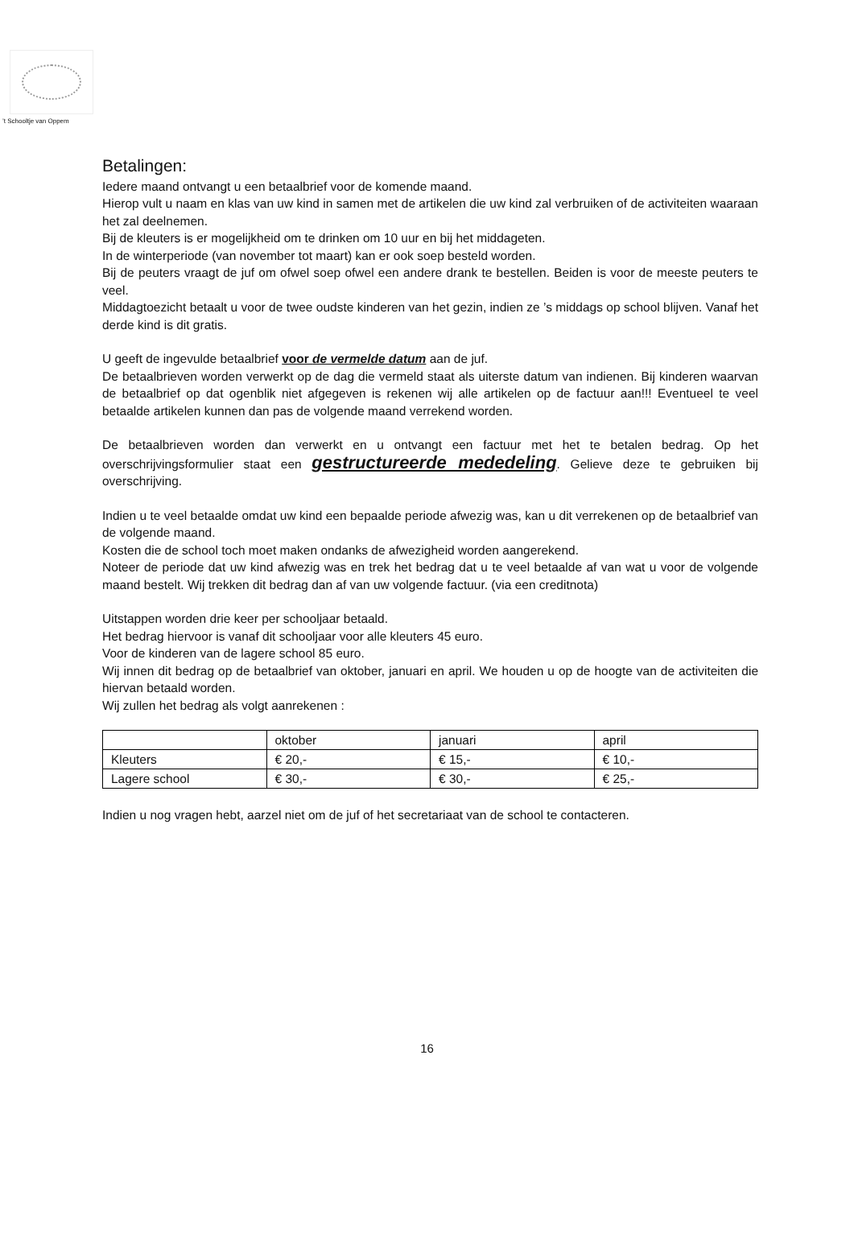’t Schooltje van Oppem
Betalingen:
Iedere maand ontvangt u een betaalbrief voor de komende maand.
Hierop vult u naam en klas van uw kind in samen met de artikelen die uw kind zal verbruiken of de activiteiten waaraan het zal deelnemen.
Bij de kleuters is er mogelijkheid om te drinken om 10 uur en bij het middageten.
In de winterperiode (van november tot maart) kan er ook soep besteld worden.
Bij de peuters vraagt de juf om ofwel soep ofwel een andere drank te bestellen. Beiden is voor de meeste peuters te veel.
Middagtoezicht betaalt u voor de twee oudste kinderen van het gezin, indien ze ’s middags op school blijven. Vanaf het derde kind is dit gratis.
U geeft de ingevulde betaalbrief voor de vermelde datum aan de juf.
De betaalbrieven worden verwerkt op de dag die vermeld staat als uiterste datum van indienen. Bij kinderen waarvan de betaalbrief op dat ogenblik niet afgegeven is rekenen wij alle artikelen op de factuur aan!!! Eventueel te veel betaalde artikelen kunnen dan pas de volgende maand verrekend worden.
De betaalbrieven worden dan verwerkt en u ontvangt een factuur met het te betalen bedrag. Op het overschrijvingsformulier staat een gestructureerde mededeling. Gelieve deze te gebruiken bij overschrijving.
Indien u te veel betaalde omdat uw kind een bepaalde periode afwezig was, kan u dit verrekenen op de betaalbrief van de volgende maand.
Kosten die de school toch moet maken ondanks de afwezigheid worden aangerekend.
Noteer de periode dat uw kind afwezig was en trek het bedrag dat u te veel betaalde af van wat u voor de volgende maand bestelt. Wij trekken dit bedrag dan af van uw volgende factuur. (via een creditnota)
Uitstappen worden drie keer per schooljaar betaald.
Het bedrag hiervoor is vanaf dit schooljaar voor alle kleuters 45 euro.
Voor de kinderen van de lagere school 85 euro.
Wij innen dit bedrag op de betaalbrief van oktober, januari en april. We houden u op de hoogte van de activiteiten die hiervan betaald worden.
Wij zullen het bedrag als volgt aanrekenen :
| | oktober | januari | april |
| Kleuters | € 20,- | € 15,- | € 10,- |
| Lagere school | € 30,- | € 30,- | € 25,- |
Indien u nog vragen hebt, aarzel niet om de juf of het secretariaat van de school te contacteren.
16